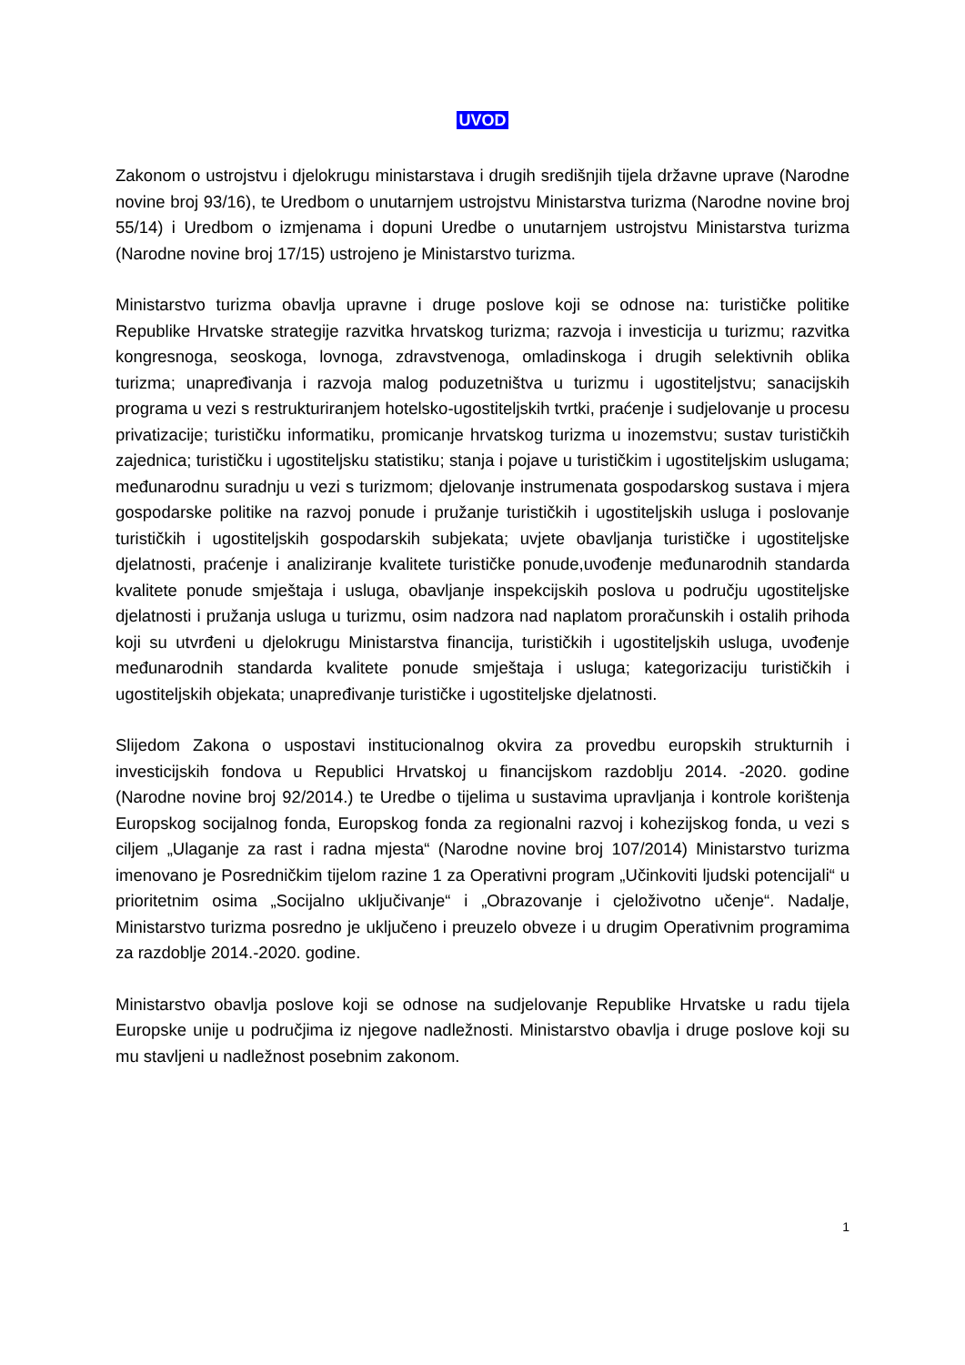UVOD
Zakonom o ustrojstvu i djelokrugu ministarstava i drugih središnjih tijela državne uprave (Narodne novine broj 93/16), te Uredbom o unutarnjem ustrojstvu Ministarstva turizma (Narodne novine broj 55/14) i Uredbom o izmjenama i dopuni Uredbe o unutarnjem ustrojstvu Ministarstva turizma (Narodne novine broj 17/15) ustrojeno je Ministarstvo turizma.
Ministarstvo turizma obavlja upravne i druge poslove koji se odnose na: turističke politike Republike Hrvatske strategije razvitka hrvatskog turizma; razvoja i investicija u turizmu; razvitka kongresnoga, seoskoga, lovnoga, zdravstvenoga, omladinskoga i drugih selektivnih oblika turizma; unapređivanja i razvoja malog poduzetništva u turizmu i ugostiteljstvu; sanacijskih programa u vezi s restrukturiranjem hotelsko-ugostiteljskih tvrtki, praćenje i sudjelovanje u procesu privatizacije; turističku informatiku, promicanje hrvatskog turizma u inozemstvu; sustav turističkih zajednica; turističku i ugostiteljsku statistiku; stanja i pojave u turističkim i ugostiteljskim uslugama; međunarodnu suradnju u vezi s turizmom; djelovanje instrumenata gospodarskog sustava i mjera gospodarske politike na razvoj ponude i pružanje turističkih i ugostiteljskih usluga i poslovanje turističkih i ugostiteljskih gospodarskih subjekata; uvjete obavljanja turističke i ugostiteljske djelatnosti, praćenje i analiziranje kvalitete turističke ponude,uvođenje međunarodnih standarda kvalitete ponude smještaja i usluga, obavljanje inspekcijskih poslova u području ugostiteljske djelatnosti i pružanja usluga u turizmu, osim nadzora nad naplatom proračunskih i ostalih prihoda koji su utvrđeni u djelokrugu Ministarstva financija, turističkih i ugostiteljskih usluga, uvođenje međunarodnih standarda kvalitete ponude smještaja i usluga; kategorizaciju turističkih i ugostiteljskih objekata; unapređivanje turističke i ugostiteljske djelatnosti.
Slijedom Zakona o uspostavi institucionalnog okvira za provedbu europskih strukturnih i investicijskih fondova u Republici Hrvatskoj u financijskom razdoblju 2014. -2020. godine (Narodne novine broj 92/2014.) te Uredbe o tijelima u sustavima upravljanja i kontrole korištenja Europskog socijalnog fonda, Europskog fonda za regionalni razvoj i kohezijskog fonda, u vezi s ciljem „Ulaganje za rast i radna mjesta“ (Narodne novine broj 107/2014) Ministarstvo turizma imenovano je Posredničkim tijelom razine 1 za Operativni program „Učinkoviti ljudski potencijali“ u prioritetnim osima „Socijalno uključivanje“ i „Obrazovanje i cjeloživotno učenje“. Nadalje, Ministarstvo turizma posredno je uključeno i preuzelo obveze i u drugim Operativnim programima za razdoblje 2014.-2020. godine.
Ministarstvo obavlja poslove koji se odnose na sudjelovanje Republike Hrvatske u radu tijela Europske unije u područjima iz njegove nadležnosti. Ministarstvo obavlja i druge poslove koji su mu stavljeni u nadležnost posebnim zakonom.
1